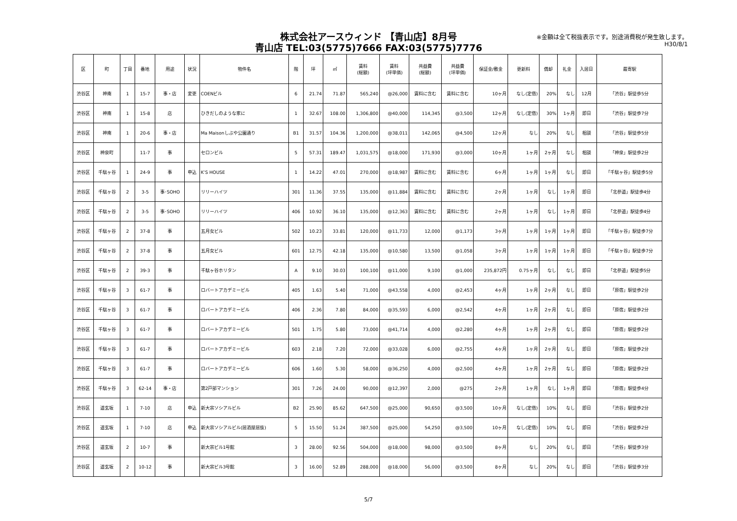株式会社アースウィンド 【青山店】8月号
青山店 TEL:03(5775)7666 FAX:03(5775)7776
※金額は全て税抜表示です。別途消費税が発生致します。
H30/8/1
| 区 | 町 | 丁目 | 番地 | 用途 | 状況 | 物件名 | 階 | 坪 | ㎡ | 賃料 (総額) | 賃料 (坪単価) | 共益費 (総額) | 共益費 (坪単価) | 保証金/敷金 | 更新料 | 償却 | 礼金 | 入居日 | 最寄駅 |
| --- | --- | --- | --- | --- | --- | --- | --- | --- | --- | --- | --- | --- | --- | --- | --- | --- | --- | --- | --- |
| 渋谷区 | 神南 | 1 | 15-7 | 事・店 | 変更 | COENビル | 6 | 21.74 | 71.87 | 565,240 | @26,000 | 賃料に含む | 賃料に含む | 10ヶ月 | なし(定借) | 20% | なし | 12月 | 「渋谷」駅徒歩5分 |
| 渋谷区 | 神南 | 1 | 15-8 | 店 | | ひきだしのような家に | 1 | 32.67 | 108.00 | 1,306,800 | @40,000 | 114,345 | @3,500 | 12ヶ月 | なし(定借) | 30% | 1ヶ月 | 即日 | 「渋谷」駅徒歩7分 |
| 渋谷区 | 神南 | 1 | 20-6 | 事・店 | | Ma Maisonしぶや公園通り | B1 | 31.57 | 104.36 | 1,200,000 | @38,011 | 142,065 | @4,500 | 12ヶ月 | なし | 20% | なし | 相談 | 「渋谷」駅徒歩5分 |
| 渋谷区 | 神泉町 | | 11-7 | 事 | | セロンビル | 5 | 57.31 | 189.47 | 1,031,575 | @18,000 | 171,930 | @3,000 | 10ヶ月 | 1ヶ月 | 2ヶ月 | なし | 相談 | 「神泉」駅徒歩2分 |
| 渋谷区 | 千駄ヶ谷 | 1 | 24-9 | 事 | 申込 | K’S HOUSE | 1 | 14.22 | 47.01 | 270,000 | @18,987 | 賃料に含む | 賃料に含む | 6ヶ月 | 1ヶ月 | 1ヶ月 | なし | 即日 | 「千駄ヶ谷」駅徒歩5分 |
| 渋谷区 | 千駄ヶ谷 | 2 | 3-5 | 事･SOHO | | リリーハイツ | 301 | 11.36 | 37.55 | 135,000 | @11,884 | 賃料に含む | 賃料に含む | 2ヶ月 | 1ヶ月 | なし | 1ヶ月 | 即日 | 「北参道」駅徒歩4分 |
| 渋谷区 | 千駄ヶ谷 | 2 | 3-5 | 事･SOHO | | リリーハイツ | 406 | 10.92 | 36.10 | 135,000 | @12,363 | 賃料に含む | 賃料に含む | 2ヶ月 | 1ヶ月 | なし | 1ヶ月 | 即日 | 「北参道」駅徒歩4分 |
| 渋谷区 | 千駄ヶ谷 | 2 | 37-8 | 事 | | 五月女ビル | 502 | 10.23 | 33.81 | 120,000 | @11,733 | 12,000 | @1,173 | 3ヶ月 | 1ヶ月 | 1ヶ月 | 1ヶ月 | 即日 | 「千駄ヶ谷」駅徒歩7分 |
| 渋谷区 | 千駄ヶ谷 | 2 | 37-8 | 事 | | 五月女ビル | 601 | 12.75 | 42.18 | 135,000 | @10,580 | 13,500 | @1,058 | 3ヶ月 | 1ヶ月 | 1ヶ月 | 1ヶ月 | 即日 | 「千駄ヶ谷」駅徒歩7分 |
| 渋谷区 | 千駄ヶ谷 | 2 | 39-3 | 事 | | 千駄ヶ谷ホリタン | A | 9.10 | 30.03 | 100,100 | @11,000 | 9,100 | @1,000 | 235,872円 | 0.75ヶ月 | なし | なし | 即日 | 「北参道」駅徒歩5分 |
| 渋谷区 | 千駄ヶ谷 | 3 | 61-7 | 事 | | ロバートアカデミービル | 405 | 1.63 | 5.40 | 71,000 | @43,558 | 4,000 | @2,453 | 4ヶ月 | 1ヶ月 | 2ヶ月 | なし | 即日 | 「原宿」駅徒歩2分 |
| 渋谷区 | 千駄ヶ谷 | 3 | 61-7 | 事 | | ロバートアカデミービル | 406 | 2.36 | 7.80 | 84,000 | @35,593 | 6,000 | @2,542 | 4ヶ月 | 1ヶ月 | 2ヶ月 | なし | 即日 | 「原宿」駅徒歩2分 |
| 渋谷区 | 千駄ヶ谷 | 3 | 61-7 | 事 | | ロバートアカデミービル | 501 | 1.75 | 5.80 | 73,000 | @41,714 | 4,000 | @2,280 | 4ヶ月 | 1ヶ月 | 2ヶ月 | なし | 即日 | 「原宿」駅徒歩2分 |
| 渋谷区 | 千駄ヶ谷 | 3 | 61-7 | 事 | | ロバートアカデミービル | 603 | 2.18 | 7.20 | 72,000 | @33,028 | 6,000 | @2,755 | 4ヶ月 | 1ヶ月 | 2ヶ月 | なし | 即日 | 「原宿」駅徒歩2分 |
| 渋谷区 | 千駄ヶ谷 | 3 | 61-7 | 事 | | ロバートアカデミービル | 606 | 1.60 | 5.30 | 58,000 | @36,250 | 4,000 | @2,500 | 4ヶ月 | 1ヶ月 | 2ヶ月 | なし | 即日 | 「原宿」駅徒歩2分 |
| 渋谷区 | 千駄ヶ谷 | 3 | 62-14 | 事・店 | | 第2戸部マンション | 301 | 7.26 | 24.00 | 90,000 | @12,397 | 2,000 | @275 | 2ヶ月 | 1ヶ月 | なし | 1ヶ月 | 即日 | 「原宿」駅徒歩4分 |
| 渋谷区 | 道玄坂 | 1 | 7-10 | 店 | 申込 | 新大宗ソシアルビル | B2 | 25.90 | 85.62 | 647,500 | @25,000 | 90,650 | @3,500 | 10ヶ月 | なし(定借) | 10% | なし | 即日 | 「渋谷」駅徒歩2分 |
| 渋谷区 | 道玄坂 | 1 | 7-10 | 店 | 申込 | 新大宗ソシアルビル(居酒屋居抜) | 5 | 15.50 | 51.24 | 387,500 | @25,000 | 54,250 | @3,500 | 10ヶ月 | なし(定借) | 10% | なし | 即日 | 「渋谷」駅徒歩2分 |
| 渋谷区 | 道玄坂 | 2 | 10-7 | 事 | | 新大宗ビル1号館 | 3 | 28.00 | 92.56 | 504,000 | @18,000 | 98,000 | @3,500 | 8ヶ月 | なし | 20% | なし | 即日 | 「渋谷」駅徒歩3分 |
| 渋谷区 | 道玄坂 | 2 | 10-12 | 事 | | 新大宗ビル3号館 | 3 | 16.00 | 52.89 | 288,000 | @18,000 | 56,000 | @3,500 | 8ヶ月 | なし | 20% | なし | 即日 | 「渋谷」駅徒歩3分 |
5/7